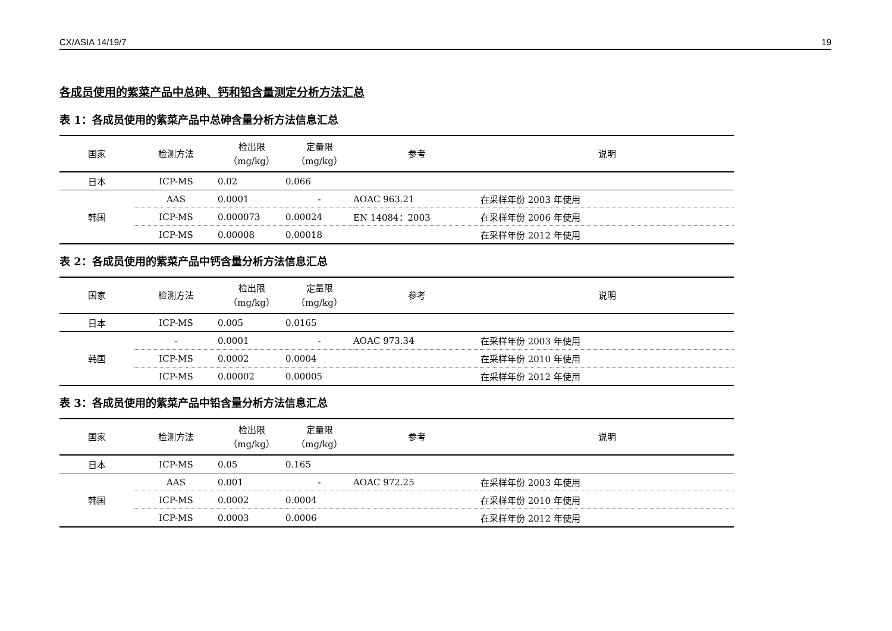CX/ASIA 14/19/7 19
各成员使用的紫菜产品中总砷、钙和铅含量测定分析方法汇总
表 1：各成员使用的紫菜产品中总砷含量分析方法信息汇总
| 国家 | 检测方法 | 检出限 （mg/kg） | 定量限 （mg/kg） | 参考 | 说明 |
| --- | --- | --- | --- | --- | --- |
| 日本 | ICP-MS | 0.02 | 0.066 | | |
| 韩国 | AAS | 0.0001 | - | AOAC 963.21 | 在采样年份 2003 年使用 |
| | ICP-MS | 0.000073 | 0.00024 | EN 14084：2003 | 在采样年份 2006 年使用 |
| | ICP-MS | 0.00008 | 0.00018 | | 在采样年份 2012 年使用 |
表 2：各成员使用的紫菜产品中钙含量分析方法信息汇总
| 国家 | 检测方法 | 检出限 （mg/kg） | 定量限 （mg/kg） | 参考 | 说明 |
| --- | --- | --- | --- | --- | --- |
| 日本 | ICP-MS | 0.005 | 0.0165 | | |
| 韩国 | - | 0.0001 | - | AOAC 973.34 | 在采样年份 2003 年使用 |
| | ICP-MS | 0.0002 | 0.0004 | | 在采样年份 2010 年使用 |
| | ICP-MS | 0.00002 | 0.00005 | | 在采样年份 2012 年使用 |
表 3：各成员使用的紫菜产品中铅含量分析方法信息汇总
| 国家 | 检测方法 | 检出限 （mg/kg） | 定量限 （mg/kg） | 参考 | 说明 |
| --- | --- | --- | --- | --- | --- |
| 日本 | ICP-MS | 0.05 | 0.165 | | |
| 韩国 | AAS | 0.001 | - | AOAC 972.25 | 在采样年份 2003 年使用 |
| | ICP-MS | 0.0002 | 0.0004 | | 在采样年份 2010 年使用 |
| | ICP-MS | 0.0003 | 0.0006 | | 在采样年份 2012 年使用 |